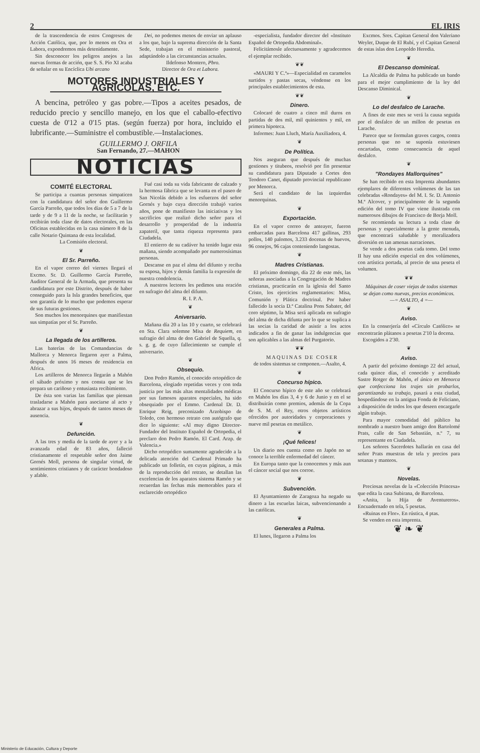2 EL IRIS
de la trascendencia de estos Congresos de Acción Católica, que, por lo menos en Ora et Labora, expondremos más detenidamente.
Sin desconocer los peligros anejos a las nuevas formas de acción, que S. S. Pío XI acaba de señalar en su Encíclica Ubi arcano
Dei, no podemos menos de enviar un aplauso a los que, bajo la suprema dirección de la Santa Sede, trabajan en el ministerio pastoral, adaptándolo a las circunstancias actuales.
Ildefonso Montero, Pbro.
Director de Ora et Labora.
MOTORES INDUSTRIALES Y AGRÍCOLAS, ETC.
A bencina, petróleo y gas pobre.—Tipos a aceites pesados, de reducido precio y sencillo manejo, en los que el caballo-efectivo cuesta de 0'12 a 0'15 ptas. (según fuerza) por hora, incluido el lubrificante.—Suministre el combustible.—Instalaciones.
GUILLERMO J. ORFILA
San Fernando, 27.—MAHON
NOTICIAS
COMITÉ ELECTORAL
Se participa a cuantas personas simpaticen con la candidatura del señor don Guillermo García Parreño, que todos los días de 5 a 7 de la tarde y de 9 a 11 de la noche, se facilitarán y recibirán toda clase de datos electorales, en las Oficinas establecidas en la casa número 8 de la calle Notario Quintana de esta localidad.
La Comisión electoral.
❦
El Sr. Parreño.
En el vapor correo del viernes llegará el Excmo. Sr. D. Guillermo García Parreño, Auditor General de la Armada, que presenta su candidatura por este Distrito, después de haber conseguido para la Isla grandes beneficios, que son garantía de lo mucho que podemos esperar de sus futuras gestiones.
Son muchos los menorquines que manifiestan sus simpatías por el Sr. Parreño.
❦
La llegada de los artilleros.
Las baterías de las Comandancias de Mallorca y Menorca llegaron ayer a Palma, después de unos 16 meses de residencia en Africa.
Los artilleros de Menorca llegarán a Mahón el sábado próximo y nos consta que se les prepara un cariñoso y entusiasta recibimiento.
De ésta son varias las familias que piensan trasladarse a Mahón para asociarse al acto y abrazar a sus hijos, después de tantos meses de ausencia.
❦
Defunción.
A las tres y media de la tarde de ayer y a la avanzada edad de 83 años, falleció cristianamente el respetable señor don Jaime Gornés Moll, persona de singular virtud, de sentimientos cristianos y de carácter bondadoso y afable.
Fué casi toda su vida fabricante de calzado y la hermosa fábrica que se levanta en el paseo de San Nicolás debido a los esfuerzos del señor Gornés y bajo cuya dirección trabajó varios años, pone de manifiesto las iniciativas y los sacrificios que realizó dicho señor para el desarrollo y prosperidad de la industria zapateril, que tanta riqueza representa para Ciudadela.
El entierro de su cadáver ha tenido lugar esta mañana, siendo acompañado por numerosísimas personas.
Descanse en paz el alma del difunto y reciba su esposa, hijos y demás familia la expresión de nuestra condolencia.
A nuestros lectores les pedimos una oración en sufragio del alma del difunto.
R. I. P. A.
❦
Aniversario.
Mañana día 20 a las 10 y cuarto, se celebrará en Sta. Clara solemne Misa de Requiem, en sufragio del alma de don Gabriel de Squella, q. s. g. g. de cuyo fallecimiento se cumple el aniversario.
❦
Obsequio.
Don Pedro Ramón, el conocido ortopédico de Barcelona, elogiado repetidas veces y con toda justicia por las más altas mentalidades médicas por sus famosos aparatos especiales, ha sido obsequiado por el Emmo. Cardenal Dr. D. Enrique Reig, preconizado Arzobispo de Toledo, con hermoso retrato con autógrafo que dice lo siguiente: «Al muy digno Director-Fundador del Instituto Español de Ortopedia, el preclaro don Pedro Ramón. El Card. Arzp. de Valencia.»
Dicho ortopédico sumamente agradecido a la delicada atención del Cardenal Primado ha publicado un folletín, en cuyas páginas, a más de la reproducción del retrato, se detallan las excelencias de los aparatos sistema Ramón y se recuerdan las fechas más memorables para el esclarecido ortopédico
-especialista, fundador director del «Instituto Español de Ortopedia Abdominal».
Felicitámosle afectuosamente y agradecemos el ejemplar recibido.
❦❦
«MAURI Y C.ª»—Especialidad en caramelos surtidos y pastas secas, véndense en los principales establecimientos de esta.
❦❦
Dinero.
Colocaré de cuatro a cinco mil duros en partidas de dos mil, mil quinientos y mil, en primera hipoteca.
Informes: Juan Lluch, María Auxiliadora, 4.
❦
De Política.
Nos aseguran que después de muchas gestiones y titubeos, resolvió por fin presentar su candidatura para Diputado a Cortes don Teodoro Canet, diputado provincial republicano por Menorca.
Será el candidato de las izquierdas menorquinas.
❦
Exportación.
En el vapor correo de anteayer, fueron embarcadas para Barcelona 417 gallinas, 293 pollos, 140 palomos, 3.233 docenas de huevos, 96 conejos, 96 cajas conteniendo langostas.
❦
Madres Cristianas.
El próximo domingo, día 22 de este més, las señoras asociadas a la Congregación de Madres cristianas, practicarán en la iglesia del Santo Cristo, los ejercicios reglamentarios: Misa, Comunión y Plática doctrinal. Por haber fallecido la socia D.ª Catalina Pons Sabater, del coro séptimo, la Misa será aplicada en sufragio del alma de dicha difunta por lo que se suplica a las socias la caridad de asistir a los actos indicados a fin de ganar las indulgencias que son aplicables a las almas del Purgatorio.
❦❦
MAQUINAS DE COSER
de todos sistemas se componen.—Asalto, 4.
❦
Concurso hípico.
El Concurso hípico de este año se celebrará en Mahón los días 3, 4 y 6 de Junio y en el se distribuirán como premios, además de la Copa de S. M. el Rey, otros objetos artísticos ofrecidos por autoridades y corporaciones y nueve mil pesetas en metálico.
❦
¡Qué felices!
Un diario nos cuenta como en Japón no se conoce la terrible enfermedad del cáncer.
En Europa tanto que la conocemos y más aun el cáncer social que nos corroe.
❦
Subvención.
El Ayuntamiento de Zaragoza ha negado su dinero a las escuelas laicas, subvencionando a las católicas.
❦
Generales a Palma.
El lunes, llegaron a Palma los
Excmos. Sres. Capitan General don Valeriano Weyler, Duque de El Rubí, y el Capitan General de estas islas don Leopoldo Heredia.
❦
El Descanso dominical.
La Alcaldía de Palma ha publicado un bando para el mejor cumplimiento de la ley del Descanso Diminical.
❦
Lo del desfalco de Larache.
A fines de este mes se verá la causa seguida por el desfalco de un millon de pesetas en Larache.
Parece que se formulan graves cargos, contra personas que no se suponía estuviesen encartadas, como consecuencia de aquel desfalco.
❦
"Rondayes Mallorquines"
Se han recibido en esta Imprenta abundantes ejemplares de diferentes volúmenes de las tan celebradas «Rondayes» del M. I. Sr. D. Antonio M.ª Alcover, y principalmente de la segunda edición del tomo IV que viene ilustrada con numerosos dibujos de Francisco de Borja Moll.
Se recomienda su lectura a toda clase de personas y especialmente a la gente menuda, que encontrará saludable y moralizadora diversión en tan amenas narraciones.
Se vende a dos pesetas cada tomo. Del tomo II hay una edición especial en dos volúmenes, con artística portada, al precio de una peseta el volumen.
❦❦
Máquinas de coser viejas de todos sistemas se dejan como nuevas, precios económicos.
—= ASALTO, 4 =—
❦
Aviso.
En la conserjería del «Círculo Católico» se encontrarán plátanos a pesetas 2'10 la docena.
Escogidos a 2'30.
❦
Aviso.
A partir del próximo domingo 22 del actual, cada quince días, el conocido y acreditado Sastre Rotger de Mahón, el único en Menorca que confecciona los trajes sin probarlos, garantizando su trabajo, pasará a esta ciudad, hospedándose en la antigua Fonda de Feliciano, a disposición de todos los que deseen encargarle algún trabajo.
Para mayor comodidad del público ha nombrado a nuestro buen amigo don Bartolomé Prats, calle de San Sebastián, n.º 7, su representante en Ciudadela.
Los señores Sacerdotes hallarán en casa del señor Prats muestras de tela y precios para sotanas y manteos.
❦
Novelas.
Preciosas novelas de la «Colección Princesa» que edita la casa Subirana, de Barcelona.
«Anita, la Hija de Aventureros». Encuadernado en tela, 5 pesetas.
«Ruinas en Flor». En rústica, 4 ptas.
Se venden en esta imprenta.
❦ ❧ ❦
Ministerio de Educación, Cultura y Deporte